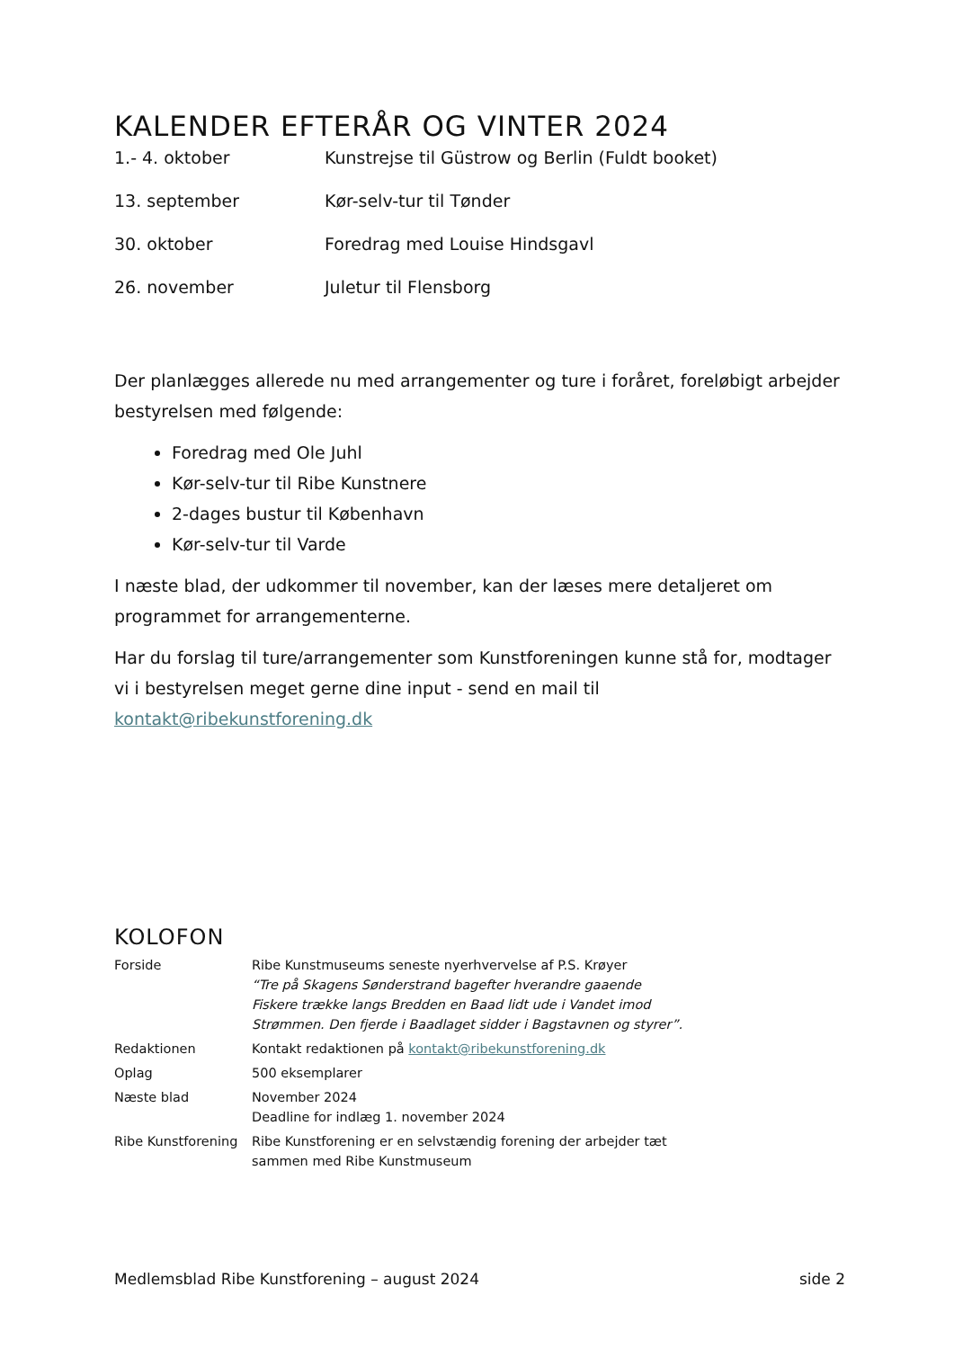KALENDER EFTERÅR OG VINTER 2024
| 1.- 4. oktober | Kunstrejse til Güstrow og Berlin (Fuldt booket) |
| 13. september | Kør-selv-tur til Tønder |
| 30. oktober | Foredrag med Louise Hindsgavl |
| 26. november | Juletur til Flensborg |
Der planlægges allerede nu med arrangementer og ture i foråret, foreløbigt arbejder bestyrelsen med følgende:
Foredrag med Ole Juhl
Kør-selv-tur til Ribe Kunstnere
2-dages bustur til København
Kør-selv-tur til Varde
I næste blad, der udkommer til november, kan der læses mere detaljeret om programmet for arrangementerne.
Har du forslag til ture/arrangementer som Kunstforeningen kunne stå for, modtager vi i bestyrelsen meget gerne dine input - send en mail til kontakt@ribekunstforening.dk
KOLOFON
| Forside | Ribe Kunstmuseums seneste nyerhvervelse af P.S. Krøyer “Tre på Skagens Sønderstrand bagefter hverandre gaaende Fiskere trække langs Bredden en Baad lidt ude i Vandet imod Strømmen. Den fjerde i Baadlaget sidder i Bagstavnen og styrer”. |
| Redaktionen | Kontakt redaktionen på kontakt@ribekunstforening.dk |
| Oplag | 500 eksemplarer |
| Næste blad | November 2024 Deadline for indlæg 1. november 2024 |
| Ribe Kunstforening | Ribe Kunstforening er en selvstændig forening der arbejder tæt sammen med Ribe Kunstmuseum |
Medlemsblad Ribe Kunstforening – august 2024 side 2